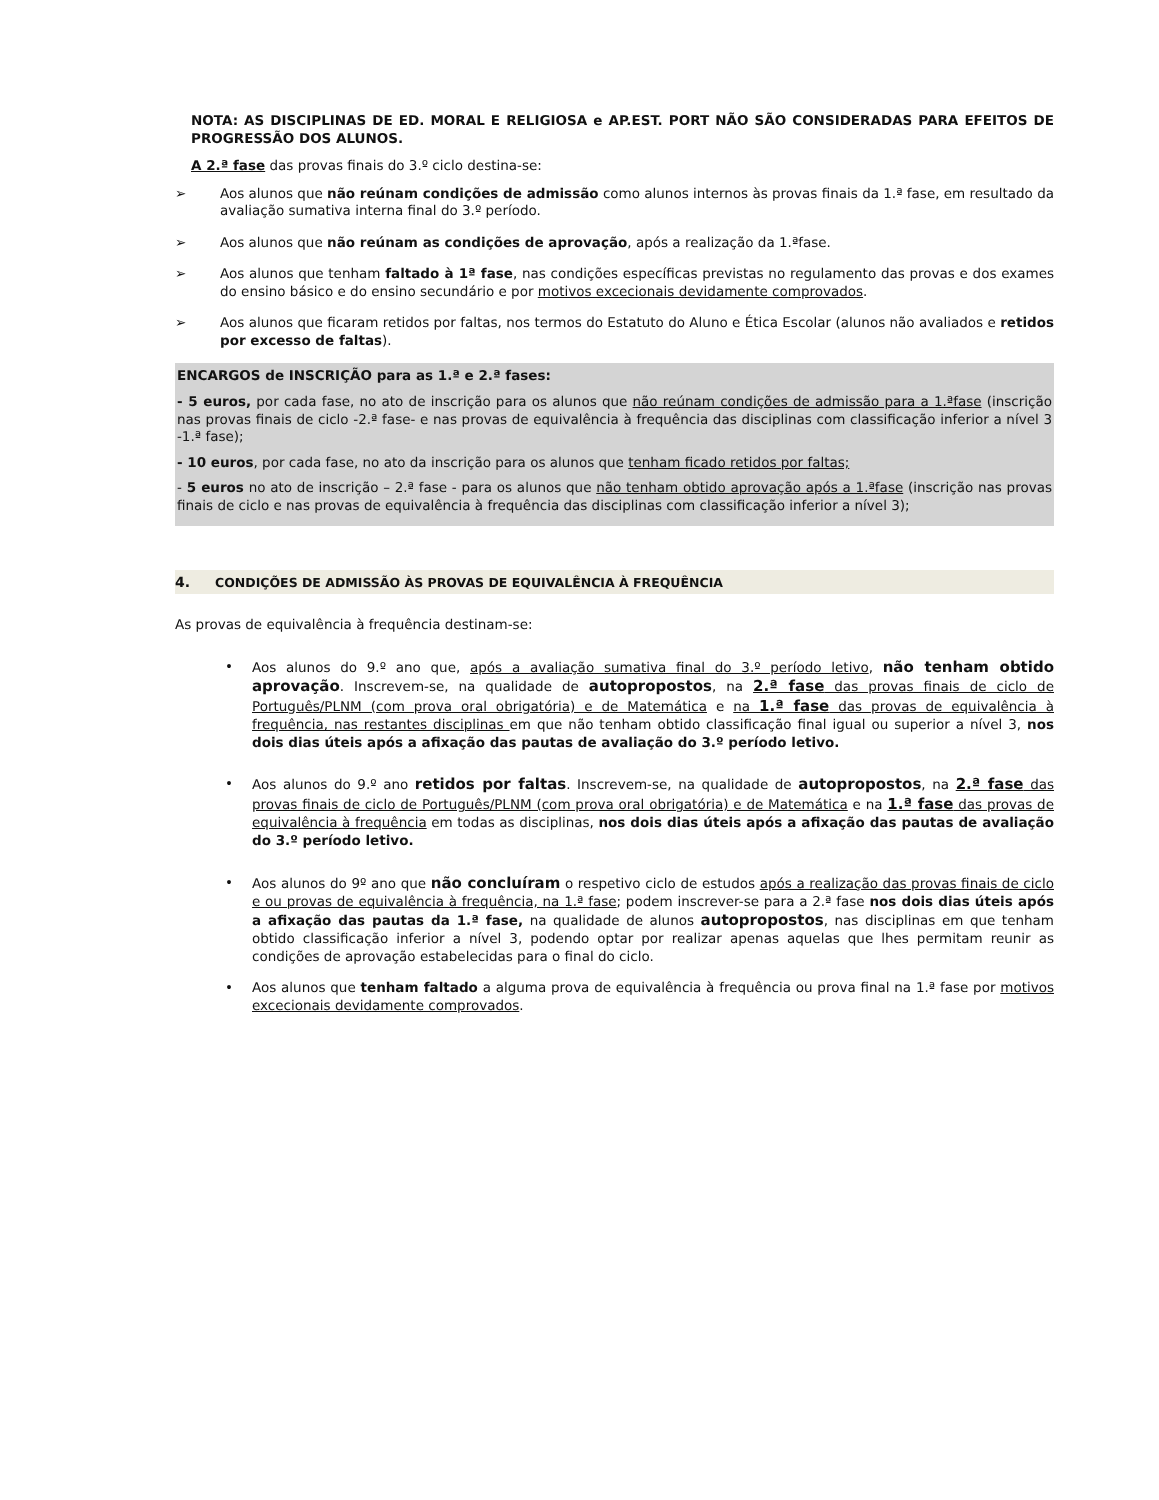NOTA: AS DISCIPLINAS DE ED. MORAL E RELIGIOSA e AP.EST. PORT NÃO SÃO CONSIDERADAS PARA EFEITOS DE PROGRESSÃO DOS ALUNOS.
A 2.ª fase das provas finais do 3.º ciclo destina-se:
➢
Aos alunos que não reúnam condições de admissão como alunos internos às provas finais da 1.ª fase, em resultado da avaliação sumativa interna final do 3.º período.
➢
Aos alunos que não reúnam as condições de aprovação, após a realização da 1.ªfase.
➢
Aos alunos que tenham faltado à 1ª fase, nas condições específicas previstas no regulamento das provas e dos exames do ensino básico e do ensino secundário e por motivos excecionais devidamente comprovados.
➢
Aos alunos que ficaram retidos por faltas, nos termos do Estatuto do Aluno e Ética Escolar (alunos não avaliados e retidos por excesso de faltas).
ENCARGOS de INSCRIÇÃO para as 1.ª e 2.ª fases:
- 5 euros, por cada fase, no ato de inscrição para os alunos que não reúnam condições de admissão para a 1.ªfase (inscrição nas provas finais de ciclo -2.ª fase- e nas provas de equivalência à frequência das disciplinas com classificação inferior a nível 3 -1.ª fase);
- 10 euros, por cada fase, no ato da inscrição para os alunos que tenham ficado retidos por faltas;
- 5 euros no ato de inscrição – 2.ª fase - para os alunos que não tenham obtido aprovação após a 1.ªfase (inscrição nas provas finais de ciclo e nas provas de equivalência à frequência das disciplinas com classificação inferior a nível 3);
4. CONDIÇÕES DE ADMISSÃO ÀS PROVAS DE EQUIVALÊNCIA À FREQUÊNCIA
As provas de equivalência à frequência destinam-se:
•
Aos alunos do 9.º ano que, após a avaliação sumativa final do 3.º período letivo, não tenham obtido aprovação. Inscrevem-se, na qualidade de autopropostos, na 2.ª fase das provas finais de ciclo de Português/PLNM (com prova oral obrigatória) e de Matemática e na 1.ª fase das provas de equivalência à frequência, nas restantes disciplinas em que não tenham obtido classificação final igual ou superior a nível 3, nos dois dias úteis após a afixação das pautas de avaliação do 3.º período letivo.
•
Aos alunos do 9.º ano retidos por faltas. Inscrevem-se, na qualidade de autopropostos, na 2.ª fase das provas finais de ciclo de Português/PLNM (com prova oral obrigatória) e de Matemática e na 1.ª fase das provas de equivalência à frequência em todas as disciplinas, nos dois dias úteis após a afixação das pautas de avaliação do 3.º período letivo.
•
Aos alunos do 9º ano que não concluíram o respetivo ciclo de estudos após a realização das provas finais de ciclo e ou provas de equivalência à frequência, na 1.ª fase; podem inscrever-se para a 2.ª fase nos dois dias úteis após a afixação das pautas da 1.ª fase, na qualidade de alunos autopropostos, nas disciplinas em que tenham obtido classificação inferior a nível 3, podendo optar por realizar apenas aquelas que lhes permitam reunir as condições de aprovação estabelecidas para o final do ciclo.
•
Aos alunos que tenham faltado a alguma prova de equivalência à frequência ou prova final na 1.ª fase por motivos excecionais devidamente comprovados.